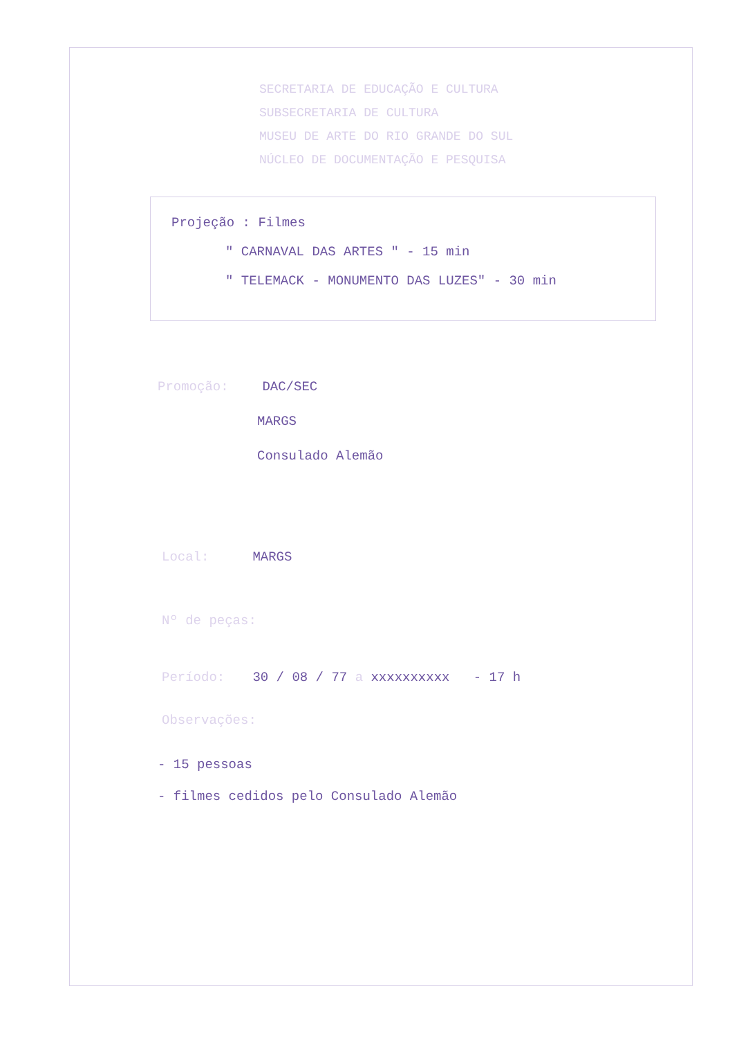SECRETARIA DE EDUCAÇÃO E CULTURA
SUBSECRETARIA DE CULTURA
MUSEU DE ARTE DO RIO GRANDE DO SUL
NÚCLEO DE DOCUMENTAÇÃO E PESQUISA
Projeção : Filmes
" CARNAVAL DAS ARTES " - 15 min
" TELEMACK - MONUMENTO DAS LUZES" - 30 min
Promoção: DAC/SEC
MARGS
Consulado Alemão
Local: MARGS
Nº de peças:
Período: 30 / 08 / 77 a xxxxxxxxxx - 17 h
Observações:
- 15 pessoas
- filmes cedidos pelo Consulado Alemão